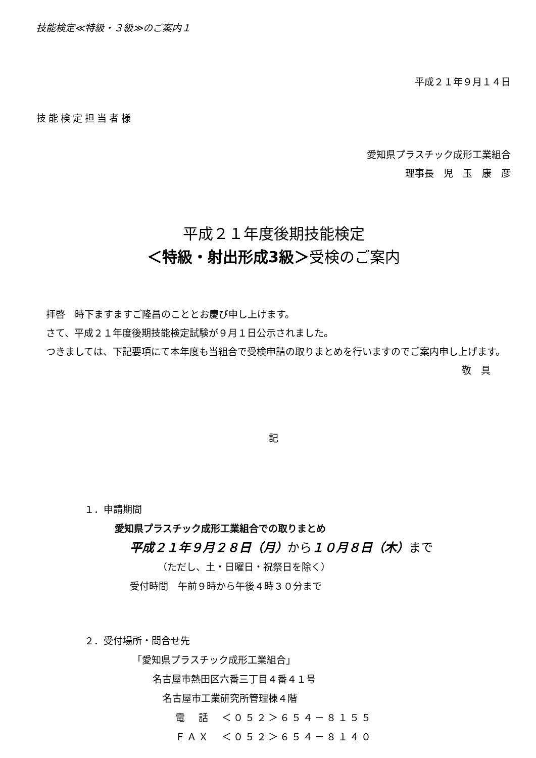技能検定≪特級・３級≫のご案内１
平成２１年９月１４日
技能検定担当者様
愛知県プラスチック成形工業組合
理事長　児　玉　康　彦
平成２１年度後期技能検定
＜特級・射出形成3級＞受検のご案内
　拝啓　時下ますますご隆昌のこととお慶び申し上げます。
　さて、平成２１年度後期技能検定試験が９月１日公示されました。
　つきましては、下記要項にて本年度も当組合で受検申請の取りまとめを行いますのでご案内申し上げます。
敬　具
記
１．申請期間
愛知県プラスチック成形工業組合での取りまとめ
平成２１年９月２８日（月）から１０月８日（木）まで
（ただし、土・日曜日・祝祭日を除く）
受付時間　午前９時から午後４時３０分まで
２．受付場所・問合せ先
「愛知県プラスチック成形工業組合」
名古屋市熱田区六番三丁目４番４１号
名古屋市工業研究所管理棟４階
電　話　＜０５２＞６５４－８１５５
ＦＡＸ　＜０５２＞６５４－８１４０